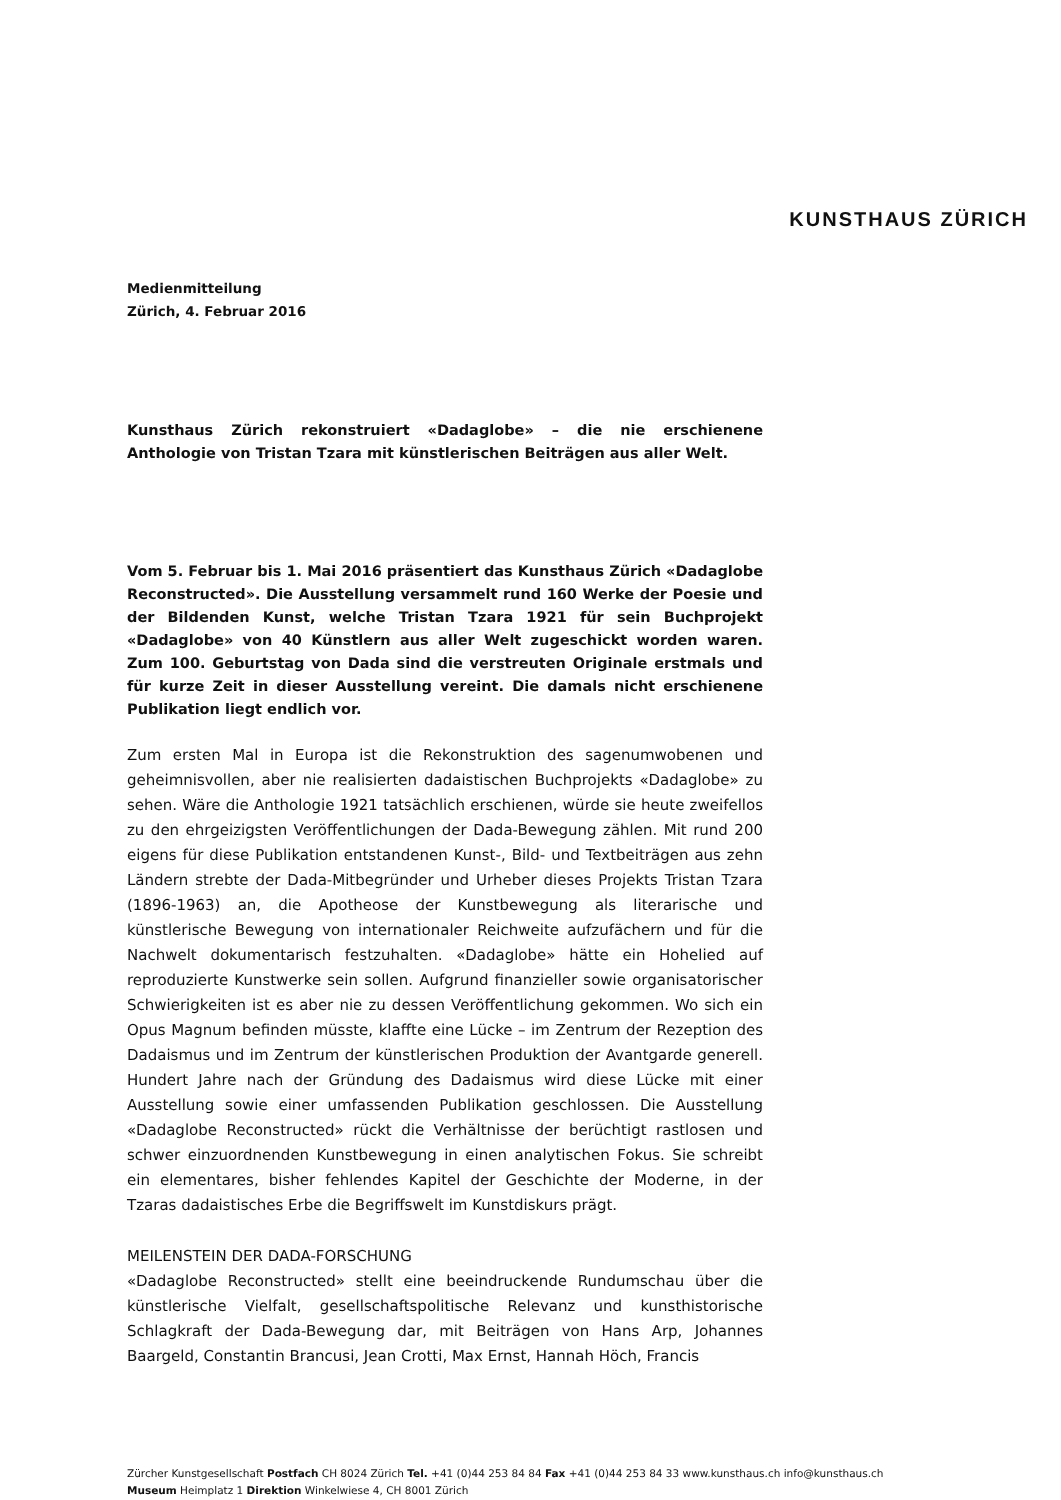KUNSTHAUS ZÜRICH
Medienmitteilung
Zürich, 4. Februar 2016
Kunsthaus Zürich rekonstruiert «Dadaglobe» – die nie erschienene Anthologie von Tristan Tzara mit künstlerischen Beiträgen aus aller Welt.
Vom 5. Februar bis 1. Mai 2016 präsentiert das Kunsthaus Zürich «Dadaglobe Reconstructed». Die Ausstellung versammelt rund 160 Werke der Poesie und der Bildenden Kunst, welche Tristan Tzara 1921 für sein Buchprojekt «Dadaglobe» von 40 Künstlern aus aller Welt zugeschickt worden waren. Zum 100. Geburtstag von Dada sind die verstreuten Originale erstmals und für kurze Zeit in dieser Ausstellung vereint. Die damals nicht erschienene Publikation liegt endlich vor.
Zum ersten Mal in Europa ist die Rekonstruktion des sagenumwobenen und geheimnisvollen, aber nie realisierten dadaistischen Buchprojekts «Dadaglobe» zu sehen. Wäre die Anthologie 1921 tatsächlich erschienen, würde sie heute zweifellos zu den ehrgeizigsten Veröffentlichungen der Dada-Bewegung zählen. Mit rund 200 eigens für diese Publikation entstandenen Kunst-, Bild- und Textbeiträgen aus zehn Ländern strebte der Dada-Mitbegründer und Urheber dieses Projekts Tristan Tzara (1896-1963) an, die Apotheose der Kunstbewegung als literarische und künstlerische Bewegung von internationaler Reichweite aufzufächern und für die Nachwelt dokumentarisch festzuhalten. «Dadaglobe» hätte ein Hohelied auf reproduzierte Kunstwerke sein sollen. Aufgrund finanzieller sowie organisatorischer Schwierigkeiten ist es aber nie zu dessen Veröffentlichung gekommen. Wo sich ein Opus Magnum befinden müsste, klaffte eine Lücke – im Zentrum der Rezeption des Dadaismus und im Zentrum der künstlerischen Produktion der Avantgarde generell. Hundert Jahre nach der Gründung des Dadaismus wird diese Lücke mit einer Ausstellung sowie einer umfassenden Publikation geschlossen. Die Ausstellung «Dadaglobe Reconstructed» rückt die Verhältnisse der berüchtigt rastlosen und schwer einzuordnenden Kunstbewegung in einen analytischen Fokus. Sie schreibt ein elementares, bisher fehlendes Kapitel der Geschichte der Moderne, in der Tzaras dadaistisches Erbe die Begriffswelt im Kunstdiskurs prägt.
MEILENSTEIN DER DADA-FORSCHUNG
«Dadaglobe Reconstructed» stellt eine beeindruckende Rundumschau über die künstlerische Vielfalt, gesellschaftspolitische Relevanz und kunsthistorische Schlagkraft der Dada-Bewegung dar, mit Beiträgen von Hans Arp, Johannes Baargeld, Constantin Brancusi, Jean Crotti, Max Ernst, Hannah Höch, Francis
Zürcher Kunstgesellschaft Postfach CH 8024 Zürich Tel. +41 (0)44 253 84 84 Fax +41 (0)44 253 84 33 www.kunsthaus.ch info@kunsthaus.ch
Museum Heimplatz 1 Direktion Winkelwiese 4, CH 8001 Zürich